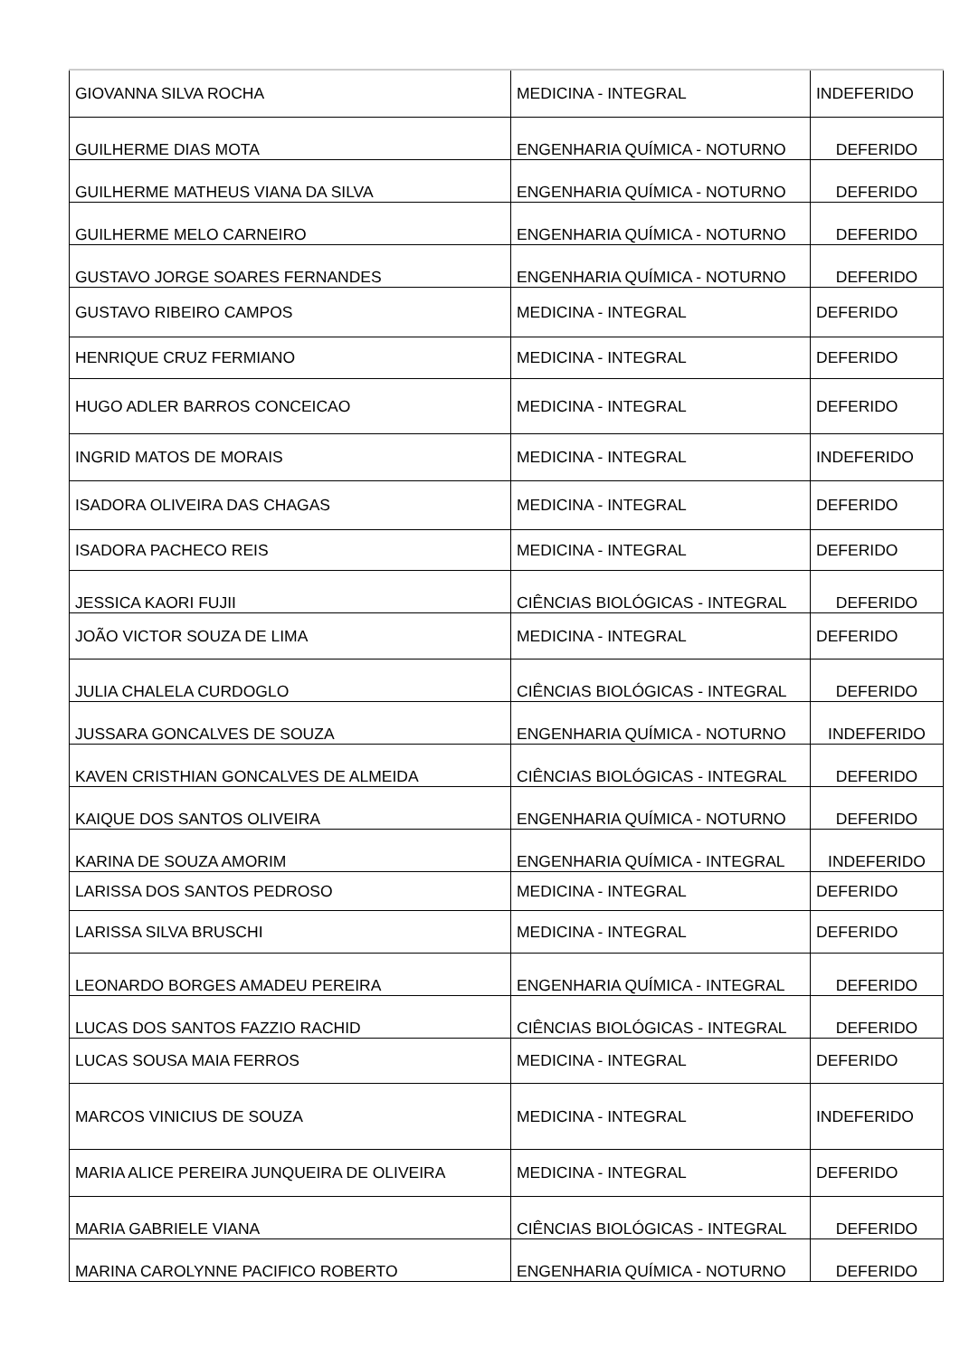| GIOVANNA SILVA ROCHA | MEDICINA - INTEGRAL | INDEFERIDO |
| GUILHERME DIAS MOTA | ENGENHARIA QUÍMICA - NOTURNO | DEFERIDO |
| GUILHERME MATHEUS VIANA DA SILVA | ENGENHARIA QUÍMICA - NOTURNO | DEFERIDO |
| GUILHERME MELO CARNEIRO | ENGENHARIA QUÍMICA - NOTURNO | DEFERIDO |
| GUSTAVO JORGE SOARES FERNANDES | ENGENHARIA QUÍMICA - NOTURNO | DEFERIDO |
| GUSTAVO RIBEIRO CAMPOS | MEDICINA - INTEGRAL | DEFERIDO |
| HENRIQUE CRUZ FERMIANO | MEDICINA - INTEGRAL | DEFERIDO |
| HUGO ADLER BARROS CONCEICAO | MEDICINA - INTEGRAL | DEFERIDO |
| INGRID MATOS DE MORAIS | MEDICINA - INTEGRAL | INDEFERIDO |
| ISADORA OLIVEIRA DAS CHAGAS | MEDICINA - INTEGRAL | DEFERIDO |
| ISADORA PACHECO REIS | MEDICINA - INTEGRAL | DEFERIDO |
| JESSICA KAORI FUJII | CIÊNCIAS BIOLÓGICAS - INTEGRAL | DEFERIDO |
| JOÃO VICTOR SOUZA DE LIMA | MEDICINA - INTEGRAL | DEFERIDO |
| JULIA CHALELA CURDOGLO | CIÊNCIAS BIOLÓGICAS - INTEGRAL | DEFERIDO |
| JUSSARA GONCALVES DE SOUZA | ENGENHARIA QUÍMICA - NOTURNO | INDEFERIDO |
| KAVEN CRISTHIAN GONCALVES DE ALMEIDA | CIÊNCIAS BIOLÓGICAS - INTEGRAL | DEFERIDO |
| KAIQUE DOS SANTOS OLIVEIRA | ENGENHARIA QUÍMICA - NOTURNO | DEFERIDO |
| KARINA DE SOUZA AMORIM | ENGENHARIA QUÍMICA - INTEGRAL | INDEFERIDO |
| LARISSA DOS SANTOS PEDROSO | MEDICINA - INTEGRAL | DEFERIDO |
| LARISSA SILVA BRUSCHI | MEDICINA - INTEGRAL | DEFERIDO |
| LEONARDO BORGES AMADEU PEREIRA | ENGENHARIA QUÍMICA - INTEGRAL | DEFERIDO |
| LUCAS DOS SANTOS FAZZIO RACHID | CIÊNCIAS BIOLÓGICAS - INTEGRAL | DEFERIDO |
| LUCAS SOUSA MAIA FERROS | MEDICINA - INTEGRAL | DEFERIDO |
| MARCOS VINICIUS DE SOUZA | MEDICINA - INTEGRAL | INDEFERIDO |
| MARIA ALICE PEREIRA JUNQUEIRA DE OLIVEIRA | MEDICINA - INTEGRAL | DEFERIDO |
| MARIA GABRIELE VIANA | CIÊNCIAS BIOLÓGICAS - INTEGRAL | DEFERIDO |
| MARINA CAROLYNNE PACIFICO ROBERTO | ENGENHARIA QUÍMICA - NOTURNO | DEFERIDO |